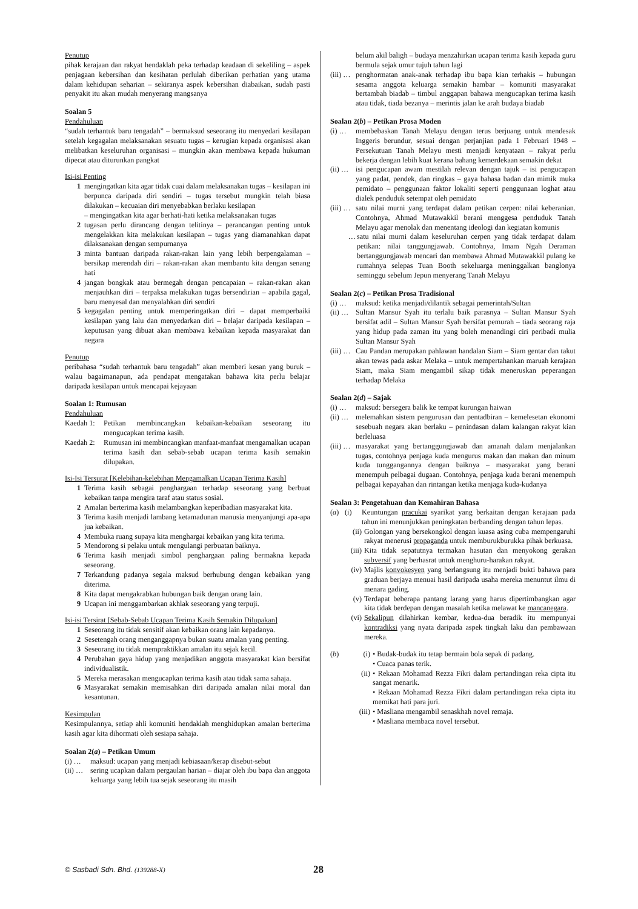Penutup
pihak kerajaan dan rakyat hendaklah peka terhadap keadaan di sekeliling – aspek penjagaan kebersihan dan kesihatan perlulah diberikan perhatian yang utama dalam kehidupan seharian – sekiranya aspek kebersihan diabaikan, sudah pasti penyakit itu akan mudah menyerang mangsanya
Soalan 5
Pendahuluan
“sudah terhantuk baru tengadah” – bermaksud seseorang itu menyedari kesilapan setelah kegagalan melaksanakan sesuatu tugas – kerugian kepada organisasi akan melibatkan keseluruhan organisasi – mungkin akan membawa kepada hukuman dipecat atau diturunkan pangkat
Isi-isi Penting
1 mengingatkan kita agar tidak cuai dalam melaksanakan tugas – kesilapan ini berpunca daripada diri sendiri – tugas tersebut mungkin telah biasa dilakukan – kecuaian diri menyebabkan berlaku kesilapan
– mengingatkan kita agar berhati-hati ketika melaksanakan tugas
2 tugasan perlu dirancang dengan telitinya – perancangan penting untuk mengelakkan kita melakukan kesilapan – tugas yang diamanahkan dapat dilaksanakan dengan sempurnanya
3 minta bantuan daripada rakan-rakan lain yang lebih berpengalaman – bersikap merendah diri – rakan-rakan akan membantu kita dengan senang hati
4 jangan bongkak atau bermegah dengan pencapaian – rakan-rakan akan menjauhkan diri – terpaksa melakukan tugas bersendirian – apabila gagal, baru menyesal dan menyalahkan diri sendiri
5 kegagalan penting untuk memperingatkan diri – dapat memperbaiki kesilapan yang lalu dan menyedarkan diri – belajar daripada kesilapan – keputusan yang dibuat akan membawa kebaikan kepada masyarakat dan negara
Penutup
peribahasa “sudah terhantuk baru tengadah” akan memberi kesan yang buruk – walau bagaimanapun, ada pendapat mengatakan bahawa kita perlu belajar daripada kesilapan untuk mencapai kejayaan
Soalan 1: Rumusan
Pendahuluan
Kaedah 1: Petikan membincangkan kebaikan-kebaikan seseorang itu mengucapkan terima kasih.
Kaedah 2: Rumusan ini membincangkan manfaat-manfaat mengamalkan ucapan terima kasih dan sebab-sebab ucapan terima kasih semakin dilupakan.
Isi-Isi Tersurat [Kelebihan-kelebihan Mengamalkan Ucapan Terima Kasih]
1 Terima kasih sebagai penghargaan terhadap seseorang yang berbuat kebaikan tanpa mengira taraf atau status sosial.
2 Amalan berterima kasih melambangkan keperibadian masyarakat kita.
3 Terima kasih menjadi lambang ketamadunan manusia menyanjungi apa-apa jua kebaikan.
4 Membuka ruang supaya kita menghargai kebaikan yang kita terima.
5 Mendorong si pelaku untuk mengulangi perbuatan baiknya.
6 Terima kasih menjadi simbol penghargaan paling bermakna kepada seseorang.
7 Terkandung padanya segala maksud berhubung dengan kebaikan yang diterima.
8 Kita dapat mengakrabkan hubungan baik dengan orang lain.
9 Ucapan ini menggambarkan akhlak seseorang yang terpuji.
Isi-isi Tersirat [Sebab-Sebab Ucapan Terima Kasih Semakin Dilupakan]
1 Seseorang itu tidak sensitif akan kebaikan orang lain kepadanya.
2 Sesetengah orang menganggapnya bukan suatu amalan yang penting.
3 Seseorang itu tidak mempraktikkan amalan itu sejak kecil.
4 Perubahan gaya hidup yang menjadikan anggota masyarakat kian bersifat individualistik.
5 Mereka merasakan mengucapkan terima kasih atau tidak sama sahaja.
6 Masyarakat semakin memisahkan diri daripada amalan nilai moral dan kesantunan.
Kesimpulan
Kesimpulannya, setiap ahli komuniti hendaklah menghidupkan amalan berterima kasih agar kita dihormati oleh sesiapa sahaja.
Soalan 2(a) – Petikan Umum
(i) … maksud: ucapan yang menjadi kebiasaan/kerap disebut-sebut
(ii) … sering ucapkan dalam pergaulan harian – diajar oleh ibu bapa dan anggota keluarga yang lebih tua sejak seseorang itu masih
belum akil baligh – budaya menzahirkan ucapan terima kasih kepada guru bermula sejak umur tujuh tahun lagi
(iii) … penghormatan anak-anak terhadap ibu bapa kian terhakis – hubungan sesama anggota keluarga semakin hambar – komuniti masyarakat bertambah biadab – timbul anggapan bahawa mengucapkan terima kasih atau tidak, tiada bezanya – merintis jalan ke arah budaya biadab
Soalan 2(b) – Petikan Prosa Moden
(i) … membebaskan Tanah Melayu dengan terus berjuang untuk mendesak Inggeris berundur, sesuai dengan perjanjian pada 1 Februari 1948 – Persekutuan Tanah Melayu mesti menjadi kenyataan – rakyat perlu bekerja dengan lebih kuat kerana bahang kemerdekaan semakin dekat
(ii) … isi pengucapan awam mestilah relevan dengan tajuk – isi pengucapan yang padat, pendek, dan ringkas – gaya bahasa badan dan mimik muka pemidato – penggunaan faktor lokaliti seperti penggunaan loghat atau dialek penduduk setempat oleh pemidato
(iii) … satu nilai murni yang terdapat dalam petikan cerpen: nilai keberanian. Contohnya, Ahmad Mutawakkil berani menggesa penduduk Tanah Melayu agar menolak dan menentang ideologi dan kegiatan komunis
… satu nilai murni dalam keseluruhan cerpen yang tidak terdapat dalam petikan: nilai tanggungjawab. Contohnya, Imam Ngah Deraman bertanggungjawab mencari dan membawa Ahmad Mutawakkil pulang ke rumahnya selepas Tuan Booth sekeluarga meninggalkan banglonya seminggu sebelum Jepun menyerang Tanah Melayu
Soalan 2(c) – Petikan Prosa Tradisional
(i) … maksud: ketika menjadi/dilantik sebagai pemerintah/Sultan
(ii) … Sultan Mansur Syah itu terlalu baik parasnya – Sultan Mansur Syah bersifat adil – Sultan Mansur Syah bersifat pemurah – tiada seorang raja yang hidup pada zaman itu yang boleh menandingi ciri peribadi mulia Sultan Mansur Syah
(iii) … Cau Pandan merupakan pahlawan handalan Siam – Siam gentar dan takut akan tewas pada askar Melaka – untuk mempertahankan maruah kerajaan Siam, maka Siam mengambil sikap tidak meneruskan peperangan terhadap Melaka
Soalan 2(d) – Sajak
(i) … maksud: bersegera balik ke tempat kurungan haiwan
(ii) … melemahkan sistem pengurusan dan pentadbiran – kemelesetan ekonomi sesebuah negara akan berlaku – penindasan dalam kalangan rakyat kian berleluasa
(iii) … masyarakat yang bertanggungjawab dan amanah dalam menjalankan tugas, contohnya penjaga kuda mengurus makan dan makan dan minum kuda tunggangannya dengan baiknya – masyarakat yang berani menempuh pelbagai dugaan. Contohnya, penjaga kuda berani menempuh pelbagai kepayahan dan rintangan ketika menjaga kuda-kudanya
Soalan 3: Pengetahuan dan Kemahiran Bahasa
(a) (i) Keuntungan pracukai syarikat yang berkaitan dengan kerajaan pada tahun ini menunjukkan peningkatan berbanding dengan tahun lepas.
(ii) Golongan yang bersekongkol dengan kuasa asing cuba mempengaruhi rakyat menerusi propaganda untuk memburukburukka pihak berkuasa.
(iii) Kita tidak sepatutnya termakan hasutan dan menyokong gerakan subversif yang berhasrat untuk menghuru-harakan rakyat.
(iv) Majlis konvokesyen yang berlangsung itu menjadi bukti bahawa para graduan berjaya menuai hasil daripada usaha mereka menuntut ilmu di menara gading.
(v) Terdapat beberapa pantang larang yang harus dipertimbangkan agar kita tidak berdepan dengan masalah ketika melawat ke mancanegara.
(vi) Sekalipun dilahirkan kembar, kedua-dua beradik itu mempunyai kontradiksi yang nyata daripada aspek tingkah laku dan pembawaan mereka.
(b) (i) • Budak-budak itu tetap bermain bola sepak di padang.
• Cuaca panas terik.
(ii) • Rekaan Mohamad Rezza Fikri dalam pertandingan reka cipta itu sangat menarik.
• Rekaan Mohamad Rezza Fikri dalam pertandingan reka cipta itu memikat hati para juri.
(iii) • Masliana mengambil senaskhah novel remaja.
• Masliana membaca novel tersebut.
© Sasbadi Sdn. Bhd. (139288-X) 28